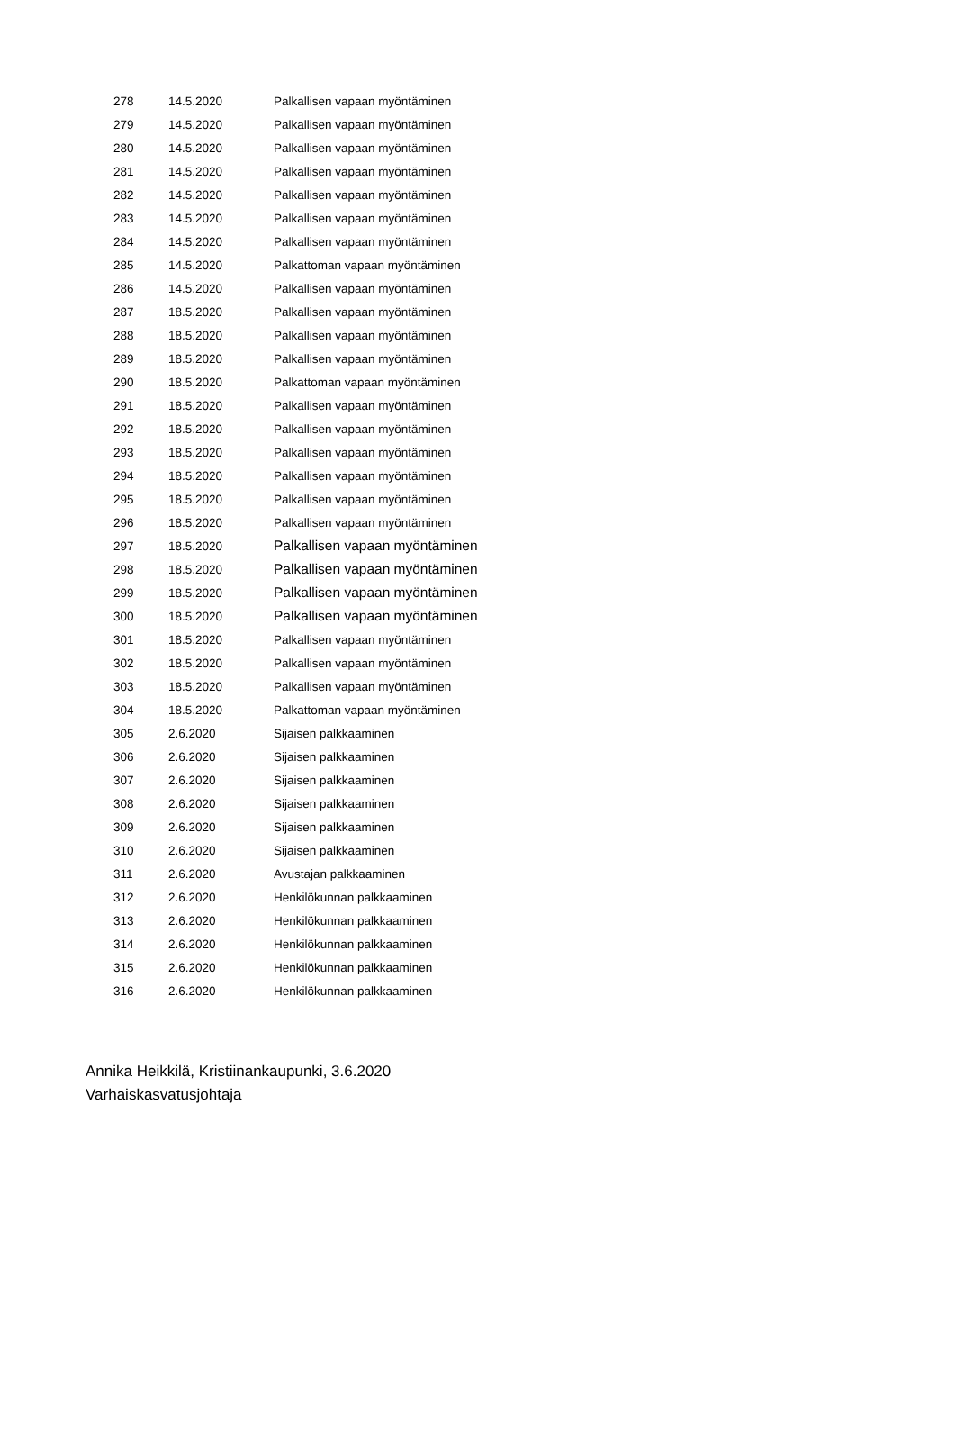| 278 | 14.5.2020 | Palkallisen vapaan myöntäminen |
| 279 | 14.5.2020 | Palkallisen vapaan myöntäminen |
| 280 | 14.5.2020 | Palkallisen vapaan myöntäminen |
| 281 | 14.5.2020 | Palkallisen vapaan myöntäminen |
| 282 | 14.5.2020 | Palkallisen vapaan myöntäminen |
| 283 | 14.5.2020 | Palkallisen vapaan myöntäminen |
| 284 | 14.5.2020 | Palkallisen vapaan myöntäminen |
| 285 | 14.5.2020 | Palkattoman vapaan myöntäminen |
| 286 | 14.5.2020 | Palkallisen vapaan myöntäminen |
| 287 | 18.5.2020 | Palkallisen vapaan myöntäminen |
| 288 | 18.5.2020 | Palkallisen vapaan myöntäminen |
| 289 | 18.5.2020 | Palkallisen vapaan myöntäminen |
| 290 | 18.5.2020 | Palkattoman vapaan myöntäminen |
| 291 | 18.5.2020 | Palkallisen vapaan myöntäminen |
| 292 | 18.5.2020 | Palkallisen vapaan myöntäminen |
| 293 | 18.5.2020 | Palkallisen vapaan myöntäminen |
| 294 | 18.5.2020 | Palkallisen vapaan myöntäminen |
| 295 | 18.5.2020 | Palkallisen vapaan myöntäminen |
| 296 | 18.5.2020 | Palkallisen vapaan myöntäminen |
| 297 | 18.5.2020 | Palkallisen vapaan myöntäminen |
| 298 | 18.5.2020 | Palkallisen vapaan myöntäminen |
| 299 | 18.5.2020 | Palkallisen vapaan myöntäminen |
| 300 | 18.5.2020 | Palkallisen vapaan myöntäminen |
| 301 | 18.5.2020 | Palkallisen vapaan myöntäminen |
| 302 | 18.5.2020 | Palkallisen vapaan myöntäminen |
| 303 | 18.5.2020 | Palkallisen vapaan myöntäminen |
| 304 | 18.5.2020 | Palkattoman vapaan myöntäminen |
| 305 | 2.6.2020 | Sijaisen palkkaaminen |
| 306 | 2.6.2020 | Sijaisen palkkaaminen |
| 307 | 2.6.2020 | Sijaisen palkkaaminen |
| 308 | 2.6.2020 | Sijaisen palkkaaminen |
| 309 | 2.6.2020 | Sijaisen palkkaaminen |
| 310 | 2.6.2020 | Sijaisen palkkaaminen |
| 311 | 2.6.2020 | Avustajan palkkaaminen |
| 312 | 2.6.2020 | Henkilökunnan palkkaaminen |
| 313 | 2.6.2020 | Henkilökunnan palkkaaminen |
| 314 | 2.6.2020 | Henkilökunnan palkkaaminen |
| 315 | 2.6.2020 | Henkilökunnan palkkaaminen |
| 316 | 2.6.2020 | Henkilökunnan palkkaaminen |
Annika Heikkilä, Kristiinankaupunki, 3.6.2020
Varhaiskasvatusjohtaja